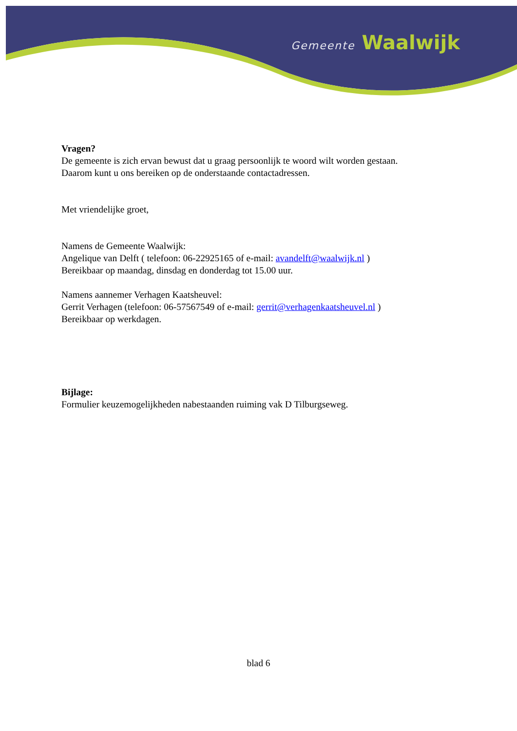Gemeente Waalwijk
Vragen?
De gemeente is zich ervan bewust dat u graag persoonlijk te woord wilt worden gestaan.
Daarom kunt u ons bereiken op de onderstaande contactadressen.
Met vriendelijke groet,
Namens de Gemeente Waalwijk:
Angelique van Delft ( telefoon: 06-22925165 of e-mail: avandelft@waalwijk.nl )
Bereikbaar op maandag, dinsdag en donderdag tot 15.00 uur.
Namens aannemer Verhagen Kaatsheuvel:
Gerrit Verhagen (telefoon: 06-57567549 of e-mail: gerrit@verhagenkaatsheuvel.nl )
Bereikbaar op werkdagen.
Bijlage:
Formulier keuzemogelijkheden nabestaanden ruiming vak D Tilburgseweg.
blad 6